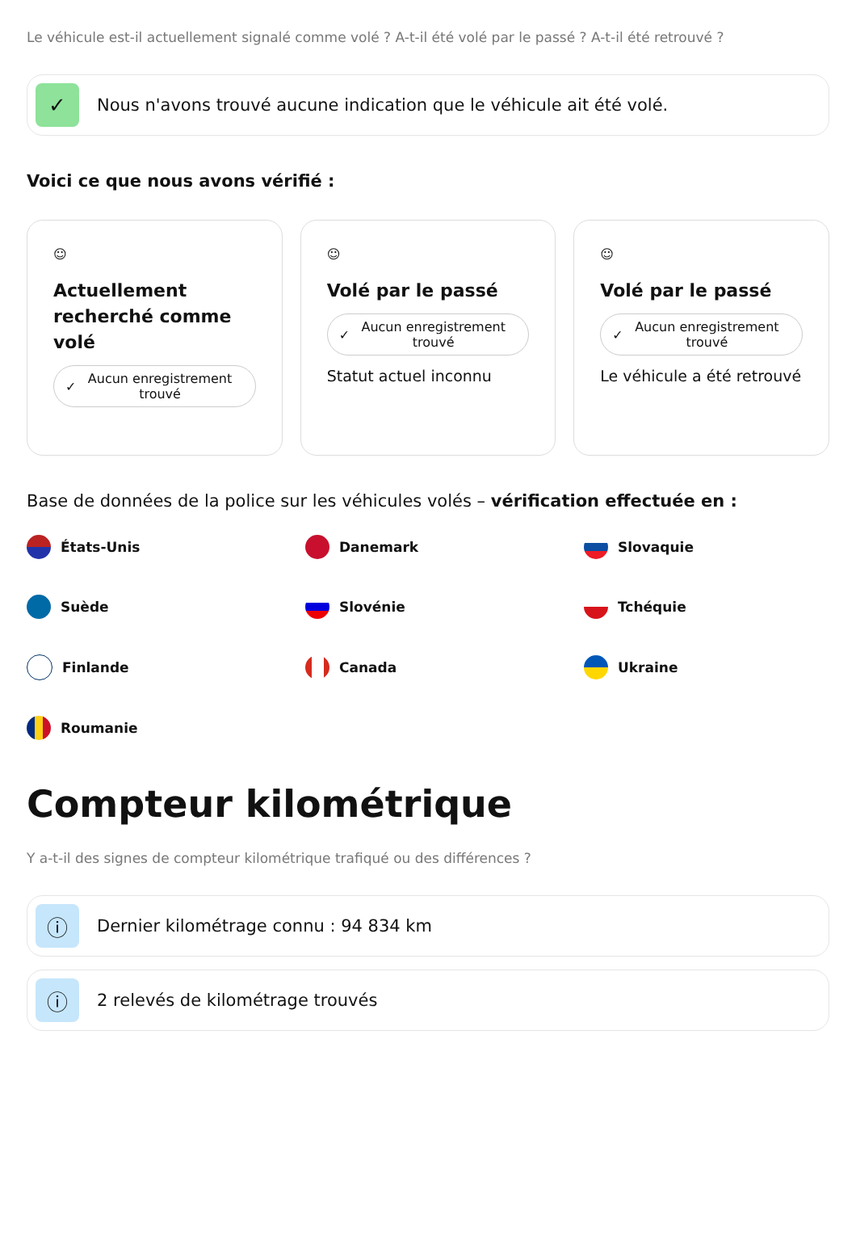Le véhicule est-il actuellement signalé comme volé ? A-t-il été volé par le passé ? A-t-il été retrouvé ?
✓
Nous n'avons trouvé aucune indication que le véhicule ait été volé.
Voici ce que nous avons vérifié :
☺
Actuellement recherché comme volé
✓ Aucun enregistrement trouvé
☺
Volé par le passé
✓ Aucun enregistrement trouvé
Statut actuel inconnu
☺
Volé par le passé
✓ Aucun enregistrement trouvé
Le véhicule a été retrouvé
Base de données de la police sur les véhicules volés – vérification effectuée en :
États-Unis
Danemark
Slovaquie
Suède
Slovénie
Tchéquie
Finlande
Canada
Ukraine
Roumanie
Compteur kilométrique
Y a-t-il des signes de compteur kilométrique trafiqué ou des différences ?
ⓘ
Dernier kilométrage connu : 94 834 km
ⓘ
2 relevés de kilométrage trouvés